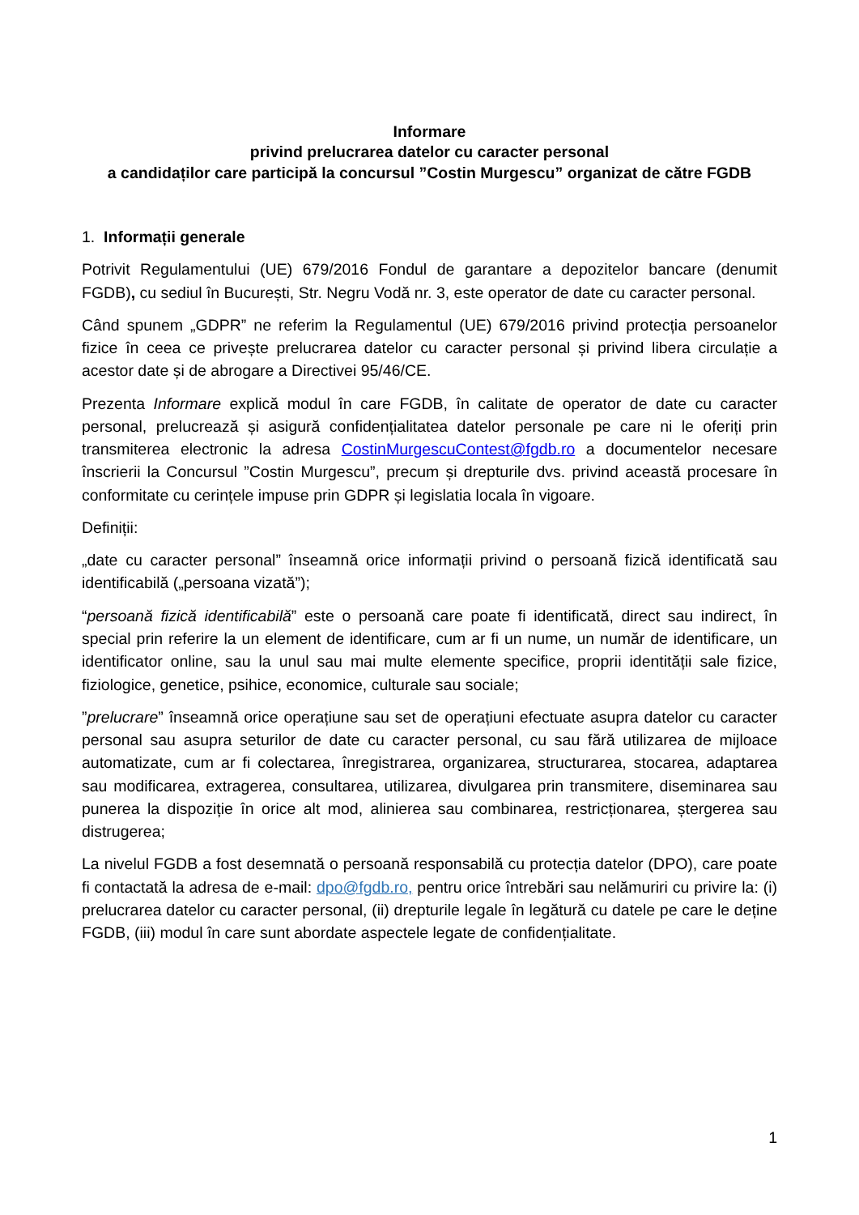Informare
privind prelucrarea datelor cu caracter personal
a candidaților care participă la concursul ”Costin Murgescu” organizat de către FGDB
1. Informații generale
Potrivit Regulamentului (UE) 679/2016 Fondul de garantare a depozitelor bancare (denumit FGDB), cu sediul în București, Str. Negru Vodă nr. 3, este operator de date cu caracter personal.
Când spunem „GDPR” ne referim la Regulamentul (UE) 679/2016 privind protecția persoanelor fizice în ceea ce privește prelucrarea datelor cu caracter personal și privind libera circulație a acestor date și de abrogare a Directivei 95/46/CE.
Prezenta Informare explică modul în care FGDB, în calitate de operator de date cu caracter personal, prelucrează și asigură confidențialitatea datelor personale pe care ni le oferiți prin transmiterea electronic la adresa CostinMurgescuContest@fgdb.ro a documentelor necesare înscrierii la Concursul ”Costin Murgescu”, precum și drepturile dvs. privind această procesare în conformitate cu cerințele impuse prin GDPR și legislatia locala în vigoare.
Definiții:
„date cu caracter personal” înseamnă orice informații privind o persoană fizică identificată sau identificabilă („persoana vizată”);
“persoană fizică identificabilă” este o persoană care poate fi identificată, direct sau indirect, în special prin referire la un element de identificare, cum ar fi un nume, un număr de identificare, un identificator online, sau la unul sau mai multe elemente specifice, proprii identității sale fizice, fiziologice, genetice, psihice, economice, culturale sau sociale;
”prelucrare” înseamnă orice operațiune sau set de operațiuni efectuate asupra datelor cu caracter personal sau asupra seturilor de date cu caracter personal, cu sau fără utilizarea de mijloace automatizate, cum ar fi colectarea, înregistrarea, organizarea, structurarea, stocarea, adaptarea sau modificarea, extragerea, consultarea, utilizarea, divulgarea prin transmitere, diseminarea sau punerea la dispoziție în orice alt mod, alinierea sau combinarea, restricționarea, ștergerea sau distrugerea;
La nivelul FGDB a fost desemnată o persoană responsabilă cu protecția datelor (DPO), care poate fi contactată la adresa de e-mail: dpo@fgdb.ro, pentru orice întrebări sau nelămuriri cu privire la: (i) prelucrarea datelor cu caracter personal, (ii) drepturile legale în legătură cu datele pe care le deține FGDB, (iii) modul în care sunt abordate aspectele legate de confidențialitate.
1